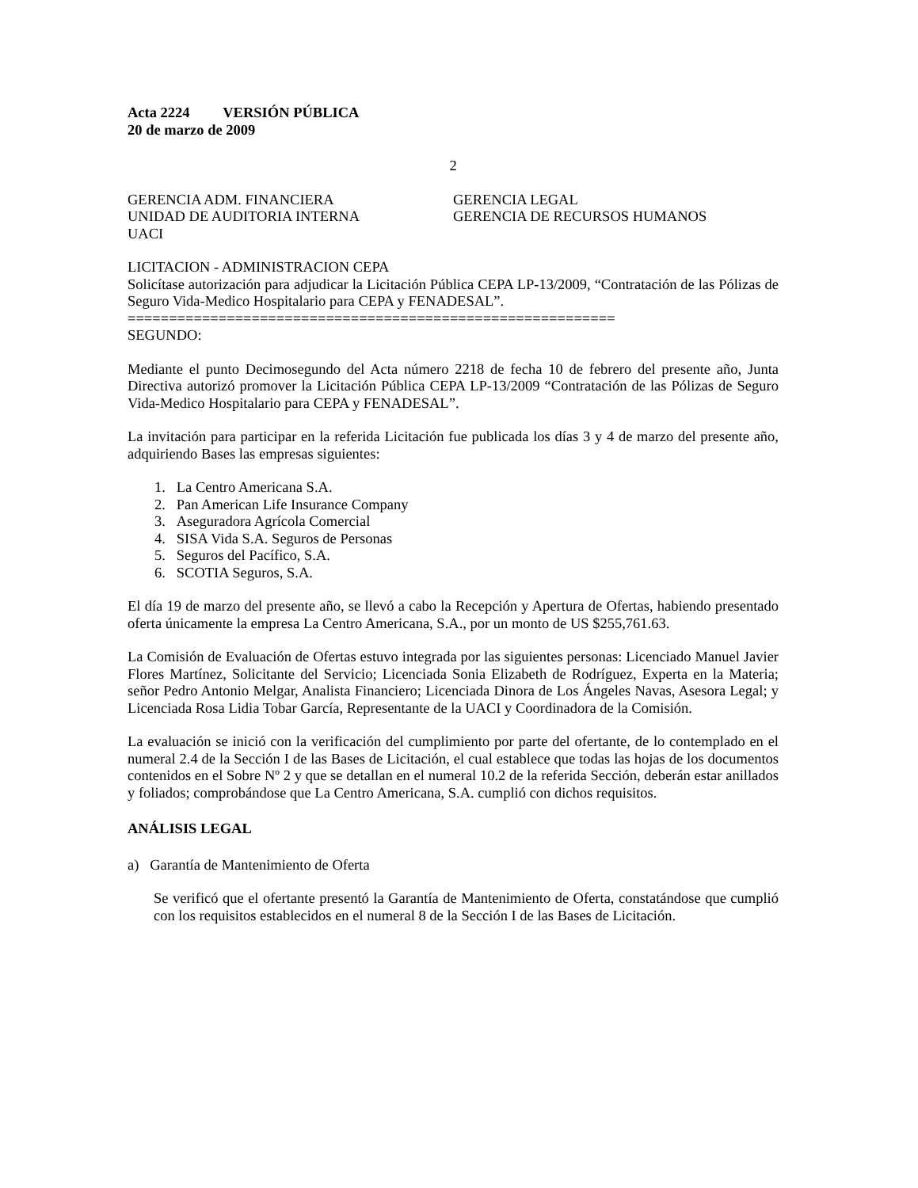Acta 2224 VERSIÓN PÚBLICA
20 de marzo de 2009
2
GERENCIA ADM. FINANCIERA
UNIDAD DE AUDITORIA INTERNA
UACI
GERENCIA LEGAL
GERENCIA DE RECURSOS HUMANOS
LICITACION - ADMINISTRACION CEPA
Solicítase autorización para adjudicar la Licitación Pública CEPA LP-13/2009, “Contratación de las Pólizas de Seguro Vida-Medico Hospitalario para CEPA y FENADESAL”.
===========================================================
SEGUNDO:
Mediante el punto Decimosegundo del Acta número 2218 de fecha 10 de febrero del presente año, Junta Directiva autorizó promover la Licitación Pública CEPA LP-13/2009 “Contratación de las Pólizas de Seguro Vida-Medico Hospitalario para CEPA y FENADESAL”.
La invitación para participar en la referida Licitación fue publicada los días 3 y 4 de marzo del presente año, adquiriendo Bases las empresas siguientes:
1. La Centro Americana S.A.
2. Pan American Life Insurance Company
3. Aseguradora Agrícola Comercial
4. SISA Vida S.A. Seguros de Personas
5. Seguros del Pacífico, S.A.
6. SCOTIA Seguros, S.A.
El día 19 de marzo del presente año, se llevó a cabo la Recepción y Apertura de Ofertas, habiendo presentado oferta únicamente la empresa La Centro Americana, S.A., por un monto de US $255,761.63.
La Comisión de Evaluación de Ofertas estuvo integrada por las siguientes personas: Licenciado Manuel Javier Flores Martínez, Solicitante del Servicio; Licenciada Sonia Elizabeth de Rodríguez, Experta en la Materia; señor Pedro Antonio Melgar, Analista Financiero; Licenciada Dinora de Los Ángeles Navas, Asesora Legal; y Licenciada Rosa Lidia Tobar García, Representante de la UACI y Coordinadora de la Comisión.
La evaluación se inició con la verificación del cumplimiento por parte del ofertante, de lo contemplado en el numeral 2.4 de la Sección I de las Bases de Licitación, el cual establece que todas las hojas de los documentos contenidos en el Sobre Nº 2 y que se detallan en el numeral 10.2 de la referida Sección, deberán estar anillados y foliados; comprobándose que La Centro Americana, S.A. cumplió con dichos requisitos.
ANÁLISIS LEGAL
a) Garantía de Mantenimiento de Oferta
Se verificó que el ofertante presentó la Garantía de Mantenimiento de Oferta, constatándose que cumplió con los requisitos establecidos en el numeral 8 de la Sección I de las Bases de Licitación.